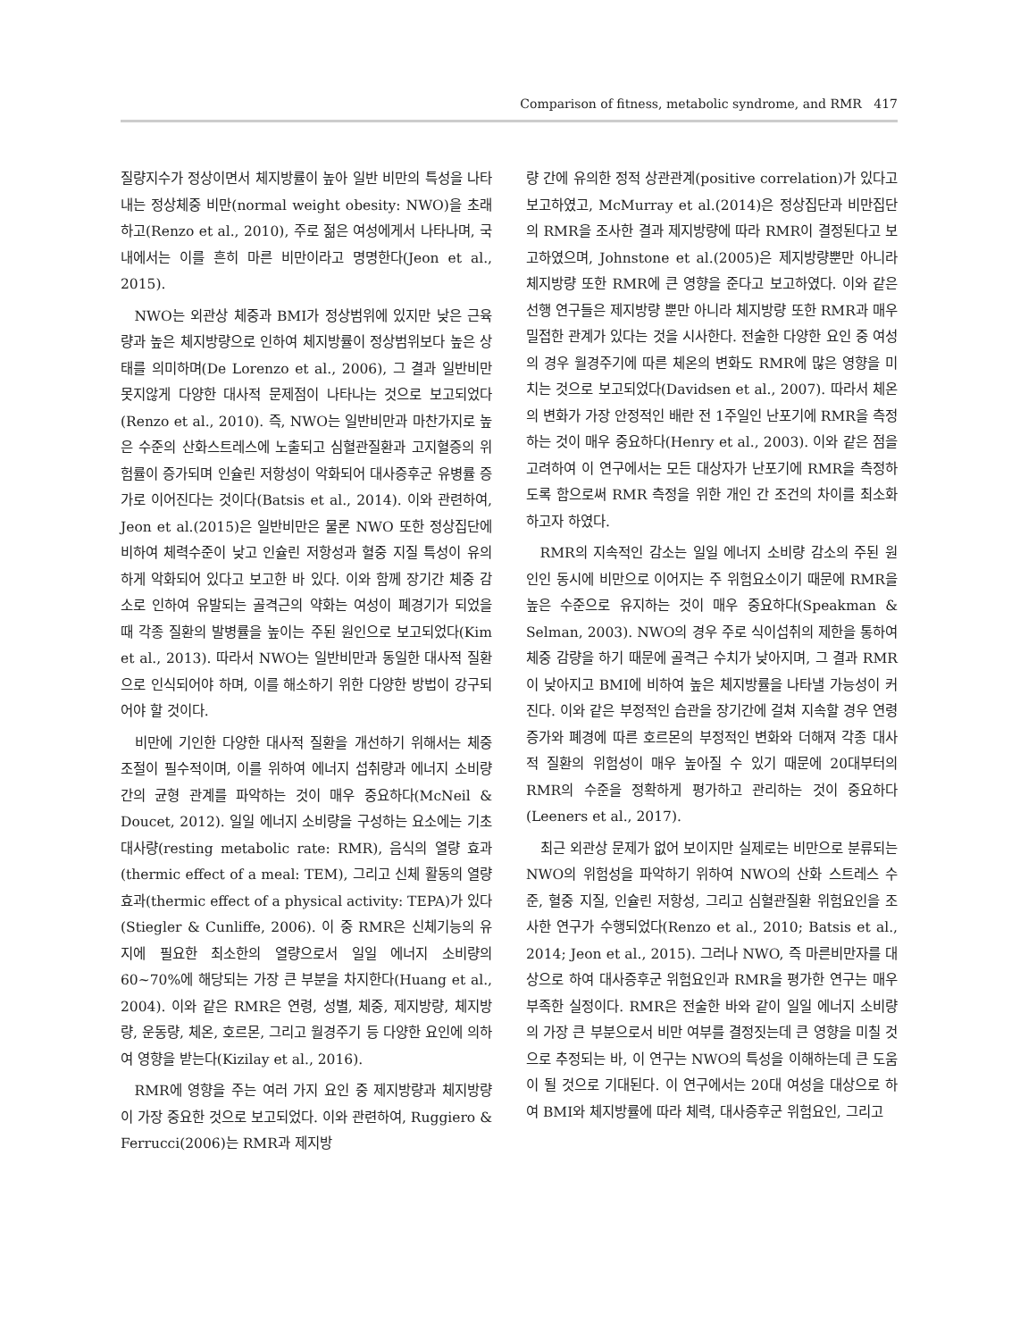Comparison of fitness, metabolic syndrome, and RMR 417
질량지수가 정상이면서 체지방률이 높아 일반 비만의 특성을 나타내는 정상체중 비만(normal weight obesity: NWO)을 초래하고(Renzo et al., 2010), 주로 젊은 여성에게서 나타나며, 국내에서는 이를 흔히 마른 비만이라고 명명한다(Jeon et al., 2015).
NWO는 외관상 체중과 BMI가 정상범위에 있지만 낮은 근육량과 높은 체지방량으로 인하여 체지방률이 정상범위보다 높은 상태를 의미하며(De Lorenzo et al., 2006), 그 결과 일반비만 못지않게 다양한 대사적 문제점이 나타나는 것으로 보고되었다(Renzo et al., 2010). 즉, NWO는 일반비만과 마찬가지로 높은 수준의 산화스트레스에 노출되고 심혈관질환과 고지혈증의 위험률이 증가되며 인슐린 저항성이 악화되어 대사증후군 유병률 증가로 이어진다는 것이다(Batsis et al., 2014). 이와 관련하여, Jeon et al.(2015)은 일반비만은 물론 NWO 또한 정상집단에 비하여 체력수준이 낮고 인슐린 저항성과 혈중 지질 특성이 유의하게 악화되어 있다고 보고한 바 있다. 이와 함께 장기간 체중 감소로 인하여 유발되는 골격근의 약화는 여성이 폐경기가 되었을 때 각종 질환의 발병률을 높이는 주된 원인으로 보고되었다(Kim et al., 2013). 따라서 NWO는 일반비만과 동일한 대사적 질환으로 인식되어야 하며, 이를 해소하기 위한 다양한 방법이 강구되어야 할 것이다.
비만에 기인한 다양한 대사적 질환을 개선하기 위해서는 체중 조절이 필수적이며, 이를 위하여 에너지 섭취량과 에너지 소비량 간의 균형 관계를 파악하는 것이 매우 중요하다(McNeil & Doucet, 2012). 일일 에너지 소비량을 구성하는 요소에는 기초대사량(resting metabolic rate: RMR), 음식의 열량 효과(thermic effect of a meal: TEM), 그리고 신체 활동의 열량 효과(thermic effect of a physical activity: TEPA)가 있다(Stiegler & Cunliffe, 2006). 이 중 RMR은 신체기능의 유지에 필요한 최소한의 열량으로서 일일 에너지 소비량의 60~70%에 해당되는 가장 큰 부분을 차지한다(Huang et al., 2004). 이와 같은 RMR은 연령, 성별, 체중, 제지방량, 체지방량, 운동량, 체온, 호르몬, 그리고 월경주기 등 다양한 요인에 의하여 영향을 받는다(Kizilay et al., 2016).
RMR에 영향을 주는 여러 가지 요인 중 제지방량과 체지방량이 가장 중요한 것으로 보고되었다. 이와 관련하여, Ruggiero & Ferrucci(2006)는 RMR과 제지방
량 간에 유의한 정적 상관관계(positive correlation)가 있다고 보고하였고, McMurray et al.(2014)은 정상집단과 비만집단의 RMR을 조사한 결과 제지방량에 따라 RMR이 결정된다고 보고하였으며, Johnstone et al.(2005)은 제지방량뿐만 아니라 체지방량 또한 RMR에 큰 영향을 준다고 보고하였다. 이와 같은 선행 연구들은 제지방량 뿐만 아니라 체지방량 또한 RMR과 매우 밀접한 관계가 있다는 것을 시사한다. 전술한 다양한 요인 중 여성의 경우 월경주기에 따른 체온의 변화도 RMR에 많은 영향을 미치는 것으로 보고되었다(Davidsen et al., 2007). 따라서 체온의 변화가 가장 안정적인 배란 전 1주일인 난포기에 RMR을 측정하는 것이 매우 중요하다(Henry et al., 2003). 이와 같은 점을 고려하여 이 연구에서는 모든 대상자가 난포기에 RMR을 측정하도록 함으로써 RMR 측정을 위한 개인 간 조건의 차이를 최소화하고자 하였다.
RMR의 지속적인 감소는 일일 에너지 소비량 감소의 주된 원인인 동시에 비만으로 이어지는 주 위험요소이기 때문에 RMR을 높은 수준으로 유지하는 것이 매우 중요하다(Speakman & Selman, 2003). NWO의 경우 주로 식이섭취의 제한을 통하여 체중 감량을 하기 때문에 골격근 수치가 낮아지며, 그 결과 RMR이 낮아지고 BMI에 비하여 높은 체지방률을 나타낼 가능성이 커진다. 이와 같은 부정적인 습관을 장기간에 걸쳐 지속할 경우 연령 증가와 폐경에 따른 호르몬의 부정적인 변화와 더해져 각종 대사적 질환의 위험성이 매우 높아질 수 있기 때문에 20대부터의 RMR의 수준을 정확하게 평가하고 관리하는 것이 중요하다(Leeners et al., 2017).
최근 외관상 문제가 없어 보이지만 실제로는 비만으로 분류되는 NWO의 위험성을 파악하기 위하여 NWO의 산화 스트레스 수준, 혈중 지질, 인슐린 저항성, 그리고 심혈관질환 위험요인을 조사한 연구가 수행되었다(Renzo et al., 2010; Batsis et al., 2014; Jeon et al., 2015). 그러나 NWO, 즉 마른비만자를 대상으로 하여 대사증후군 위험요인과 RMR을 평가한 연구는 매우 부족한 실정이다. RMR은 전술한 바와 같이 일일 에너지 소비량의 가장 큰 부분으로서 비만 여부를 결정짓는데 큰 영향을 미칠 것으로 추정되는 바, 이 연구는 NWO의 특성을 이해하는데 큰 도움이 될 것으로 기대된다. 이 연구에서는 20대 여성을 대상으로 하여 BMI와 체지방률에 따라 체력, 대사증후군 위험요인, 그리고